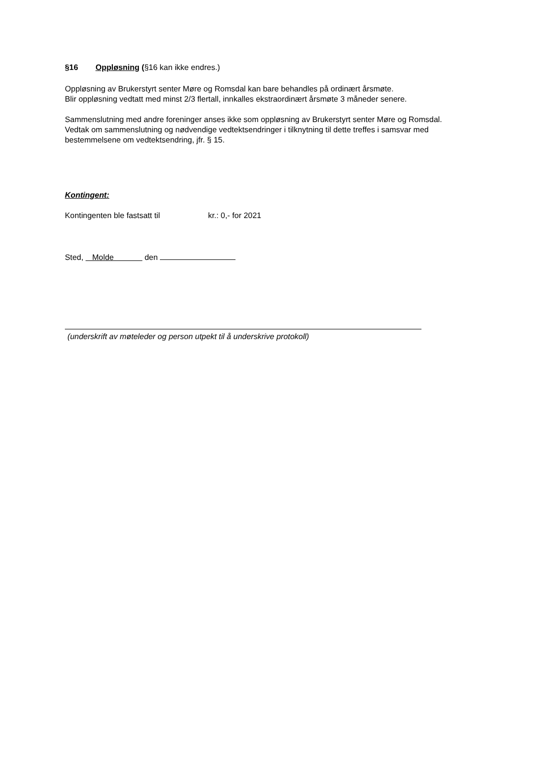§16 Oppløsning (§16 kan ikke endres.)
Oppløsning av Brukerstyrt senter Møre og Romsdal kan bare behandles på ordinært årsmøte.
Blir oppløsning vedtatt med minst 2/3 flertall, innkalles ekstraordinært årsmøte 3 måneder senere.
Sammenslutning med andre foreninger anses ikke som oppløsning av Brukerstyrt senter Møre og Romsdal.
Vedtak om sammenslutning og nødvendige vedtektsendringer i tilknytning til dette treffes i samsvar med bestemmelsene om vedtektsendring, jfr. § 15.
Kontingent:
Kontingenten ble fastsatt til kr.: 0,- for 2021
Sted, Molde den
(underskrift av møteleder og person utpekt til å underskrive protokoll)